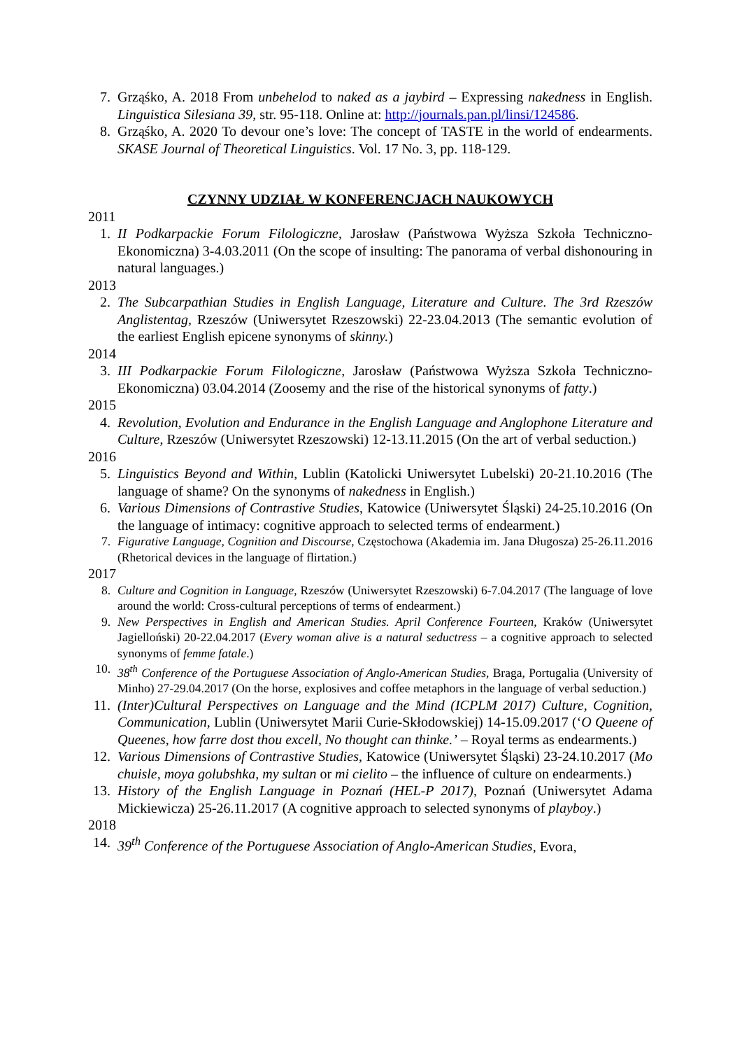7. Grząśko, A. 2018 From unbehelod to naked as a jaybird – Expressing nakedness in English. Linguistica Silesiana 39, str. 95-118. Online at: http://journals.pan.pl/linsi/124586.
8. Grząśko, A. 2020 To devour one’s love: The concept of TASTE in the world of endearments. SKASE Journal of Theoretical Linguistics. Vol. 17 No. 3, pp. 118-129.
CZYNNY UDZIAŁ W KONFERENCJACH NAUKOWYCH
2011
1. II Podkarpackie Forum Filologiczne, Jarosław (Państwowa Wyższa Szkoła Techniczno-Ekonomiczna) 3-4.03.2011 (On the scope of insulting: The panorama of verbal dishonouring in natural languages.)
2013
2. The Subcarpathian Studies in English Language, Literature and Culture. The 3rd Rzeszów Anglistentag, Rzeszów (Uniwersytet Rzeszowski) 22-23.04.2013 (The semantic evolution of the earliest English epicene synonyms of skinny.)
2014
3. III Podkarpackie Forum Filologiczne, Jarosław (Państwowa Wyższa Szkoła Techniczno-Ekonomiczna) 03.04.2014 (Zoosemy and the rise of the historical synonyms of fatty.)
2015
4. Revolution, Evolution and Endurance in the English Language and Anglophone Literature and Culture, Rzeszów (Uniwersytet Rzeszowski) 12-13.11.2015 (On the art of verbal seduction.)
2016
5. Linguistics Beyond and Within, Lublin (Katolicki Uniwersytet Lubelski) 20-21.10.2016 (The language of shame? On the synonyms of nakedness in English.)
6. Various Dimensions of Contrastive Studies, Katowice (Uniwersytet Śląski) 24-25.10.2016 (On the language of intimacy: cognitive approach to selected terms of endearment.)
7. Figurative Language, Cognition and Discourse, Częstochowa (Akademia im. Jana Długosza) 25-26.11.2016 (Rhetorical devices in the language of flirtation.)
2017
8. Culture and Cognition in Language, Rzeszów (Uniwersytet Rzeszowski) 6-7.04.2017 (The language of love around the world: Cross-cultural perceptions of terms of endearment.)
9. New Perspectives in English and American Studies. April Conference Fourteen, Kraków (Uniwersytet Jagielloński) 20-22.04.2017 (Every woman alive is a natural seductress – a cognitive approach to selected synonyms of femme fatale.)
10. 38<sup>th</sup> Conference of the Portuguese Association of Anglo-American Studies, Braga, Portugalia (University of Minho) 27-29.04.2017 (On the horse, explosives and coffee metaphors in the language of verbal seduction.)
11.
(Inter)Cultural Perspectives on Language and the Mind (ICPLM 2017) Culture, Cognition, Communication, Lublin (Uniwersytet Marii Curie-Skłodowskiej) 14-15.09.2017 (‘O Queene of Queenes, how farre dost thou excell, No thought can thinke.’ – Royal terms as endearments.)
12.
Various Dimensions of Contrastive Studies, Katowice (Uniwersytet Śląski) 23-24.10.2017 (Mo chuisle, moya golubshka, my sultan or mi cielito – the influence of culture on endearments.)
13.
History of the English Language in Poznań (HEL-P 2017), Poznań (Uniwersytet Adama Mickiewicza) 25-26.11.2017 (A cognitive approach to selected synonyms of playboy.)
2018
14.
39<sup>th</sup> Conference of the Portuguese Association of Anglo-American Studies, Evora,